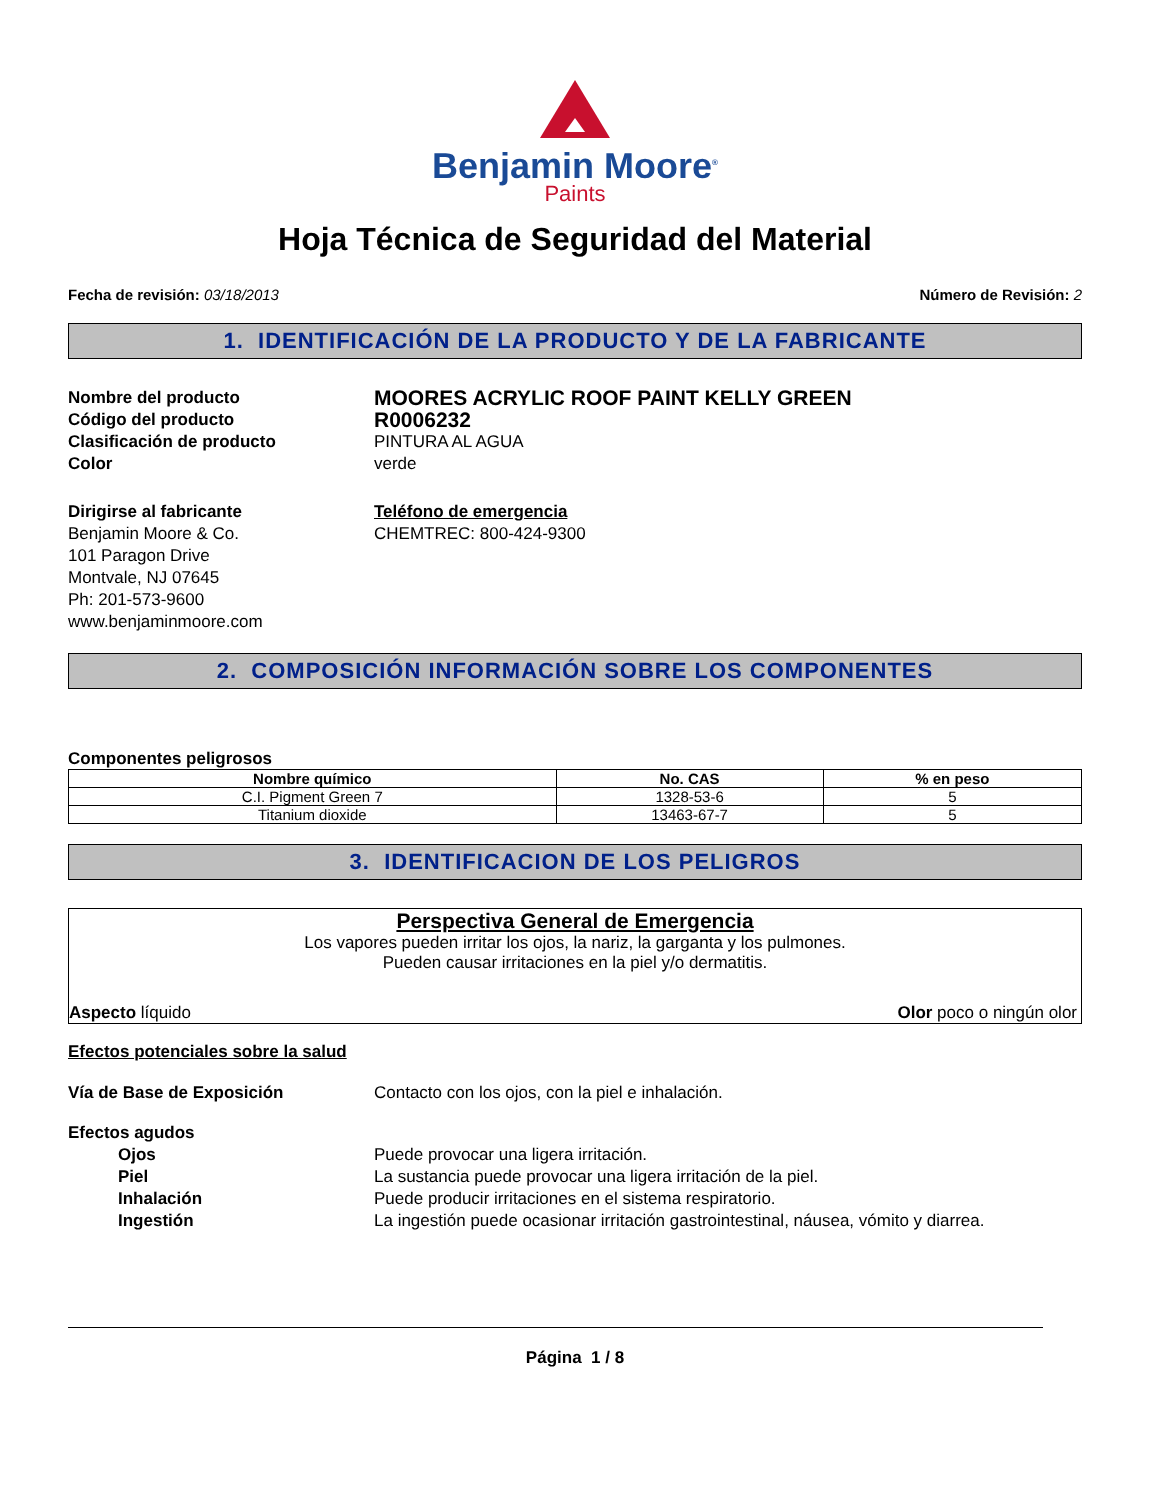Benjamin Moore<sup>®</sup>
Paints
Hoja Técnica de Seguridad del Material
Fecha de revisión: 03/18/2013 Número de Revisión: 2
1. IDENTIFICACIÓN DE LA PRODUCTO Y DE LA FABRICANTE
Nombre del producto
MOORES ACRYLIC ROOF PAINT KELLY GREEN
Código del producto
R0006232
Clasificación de producto PINTURA AL AGUA
Color verde
Dirigirse al fabricante
Benjamin Moore & Co.
101 Paragon Drive
Montvale, NJ 07645
Ph: 201-573-9600
www.benjaminmoore.com
Teléfono de emergencia
CHEMTREC: 800-424-9300
2. COMPOSICIÓN INFORMACIÓN SOBRE LOS COMPONENTES
Componentes peligrosos
| Nombre químico | No. CAS | % en peso |
| --- | --- | --- |
| C.I. Pigment Green 7 | 1328-53-6 | 5 |
| Titanium dioxide | 13463-67-7 | 5 |
3. IDENTIFICACION DE LOS PELIGROS
Perspectiva General de Emergencia
Los vapores pueden irritar los ojos, la nariz, la garganta y los pulmones.
Pueden causar irritaciones en la piel y/o dermatitis.
Aspecto líquido Olor poco o ningún olor
Efectos potenciales sobre la salud
Vía de Base de Exposición Contacto con los ojos, con la piel e inhalación.
Efectos agudos
Ojos Puede provocar una ligera irritación.
Piel La sustancia puede provocar una ligera irritación de la piel.
Inhalación Puede producir irritaciones en el sistema respiratorio.
Ingestión La ingestión puede ocasionar irritación gastrointestinal, náusea, vómito y diarrea.
Página 1 / 8